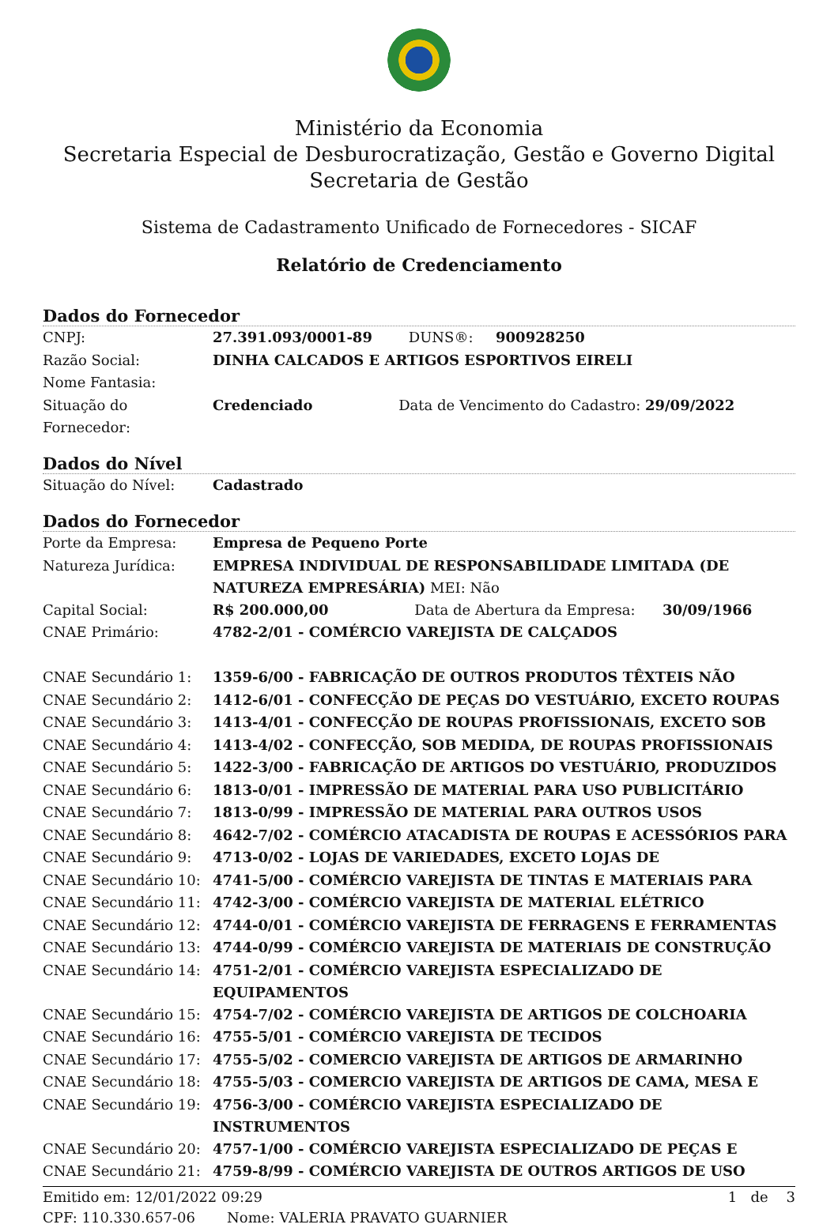Ministério da Economia
Secretaria Especial de Desburocratização, Gestão e Governo Digital
Secretaria de Gestão
Sistema de Cadastramento Unificado de Fornecedores - SICAF
Relatório de Credenciamento
Dados do Fornecedor
| CNPJ: | 27.391.093/0001-89 DUNS®: 900928250 |
| Razão Social: | DINHA CALCADOS E ARTIGOS ESPORTIVOS EIRELI |
| Nome Fantasia: | |
| Situação do Fornecedor: | Credenciado Data de Vencimento do Cadastro: 29/09/2022 |
Dados do Nível
| Situação do Nível: | Cadastrado |
Dados do Fornecedor
| Porte da Empresa: | Empresa de Pequeno Porte |
| Natureza Jurídica: | EMPRESA INDIVIDUAL DE RESPONSABILIDADE LIMITADA (DE NATUREZA EMPRESÁRIA) MEI: Não |
| Capital Social: | R$ 200.000,00 Data de Abertura da Empresa: 30/09/1966 |
| CNAE Primário: | 4782-2/01 - COMÉRCIO VAREJISTA DE CALÇADOS |
| CNAE Secundário 1: | 1359-6/00 - FABRICAÇÃO DE OUTROS PRODUTOS TÊXTEIS NÃO |
| CNAE Secundário 2: | 1412-6/01 - CONFECÇÃO DE PEÇAS DO VESTUÁRIO, EXCETO ROUPAS |
| CNAE Secundário 3: | 1413-4/01 - CONFECÇÃO DE ROUPAS PROFISSIONAIS, EXCETO SOB |
| CNAE Secundário 4: | 1413-4/02 - CONFECÇÃO, SOB MEDIDA, DE ROUPAS PROFISSIONAIS |
| CNAE Secundário 5: | 1422-3/00 - FABRICAÇÃO DE ARTIGOS DO VESTUÁRIO, PRODUZIDOS |
| CNAE Secundário 6: | 1813-0/01 - IMPRESSÃO DE MATERIAL PARA USO PUBLICITÁRIO |
| CNAE Secundário 7: | 1813-0/99 - IMPRESSÃO DE MATERIAL PARA OUTROS USOS |
| CNAE Secundário 8: | 4642-7/02 - COMÉRCIO ATACADISTA DE ROUPAS E ACESSÓRIOS PARA |
| CNAE Secundário 9: | 4713-0/02 - LOJAS DE VARIEDADES, EXCETO LOJAS DE |
| CNAE Secundário 10: | 4741-5/00 - COMÉRCIO VAREJISTA DE TINTAS E MATERIAIS PARA |
| CNAE Secundário 11: | 4742-3/00 - COMÉRCIO VAREJISTA DE MATERIAL ELÉTRICO |
| CNAE Secundário 12: | 4744-0/01 - COMÉRCIO VAREJISTA DE FERRAGENS E FERRAMENTAS |
| CNAE Secundário 13: | 4744-0/99 - COMÉRCIO VAREJISTA DE MATERIAIS DE CONSTRUÇÃO |
| CNAE Secundário 14: | 4751-2/01 - COMÉRCIO VAREJISTA ESPECIALIZADO DE EQUIPAMENTOS |
| CNAE Secundário 15: | 4754-7/02 - COMÉRCIO VAREJISTA DE ARTIGOS DE COLCHOARIA |
| CNAE Secundário 16: | 4755-5/01 - COMÉRCIO VAREJISTA DE TECIDOS |
| CNAE Secundário 17: | 4755-5/02 - COMERCIO VAREJISTA DE ARTIGOS DE ARMARINHO |
| CNAE Secundário 18: | 4755-5/03 - COMERCIO VAREJISTA DE ARTIGOS DE CAMA, MESA E |
| CNAE Secundário 19: | 4756-3/00 - COMÉRCIO VAREJISTA ESPECIALIZADO DE INSTRUMENTOS |
| CNAE Secundário 20: | 4757-1/00 - COMÉRCIO VAREJISTA ESPECIALIZADO DE PEÇAS E |
| CNAE Secundário 21: | 4759-8/99 - COMÉRCIO VAREJISTA DE OUTROS ARTIGOS DE USO |
Emitido em: 12/01/2022 09:29 1 de 3
CPF: 110.330.657-06 Nome: VALERIA PRAVATO GUARNIER